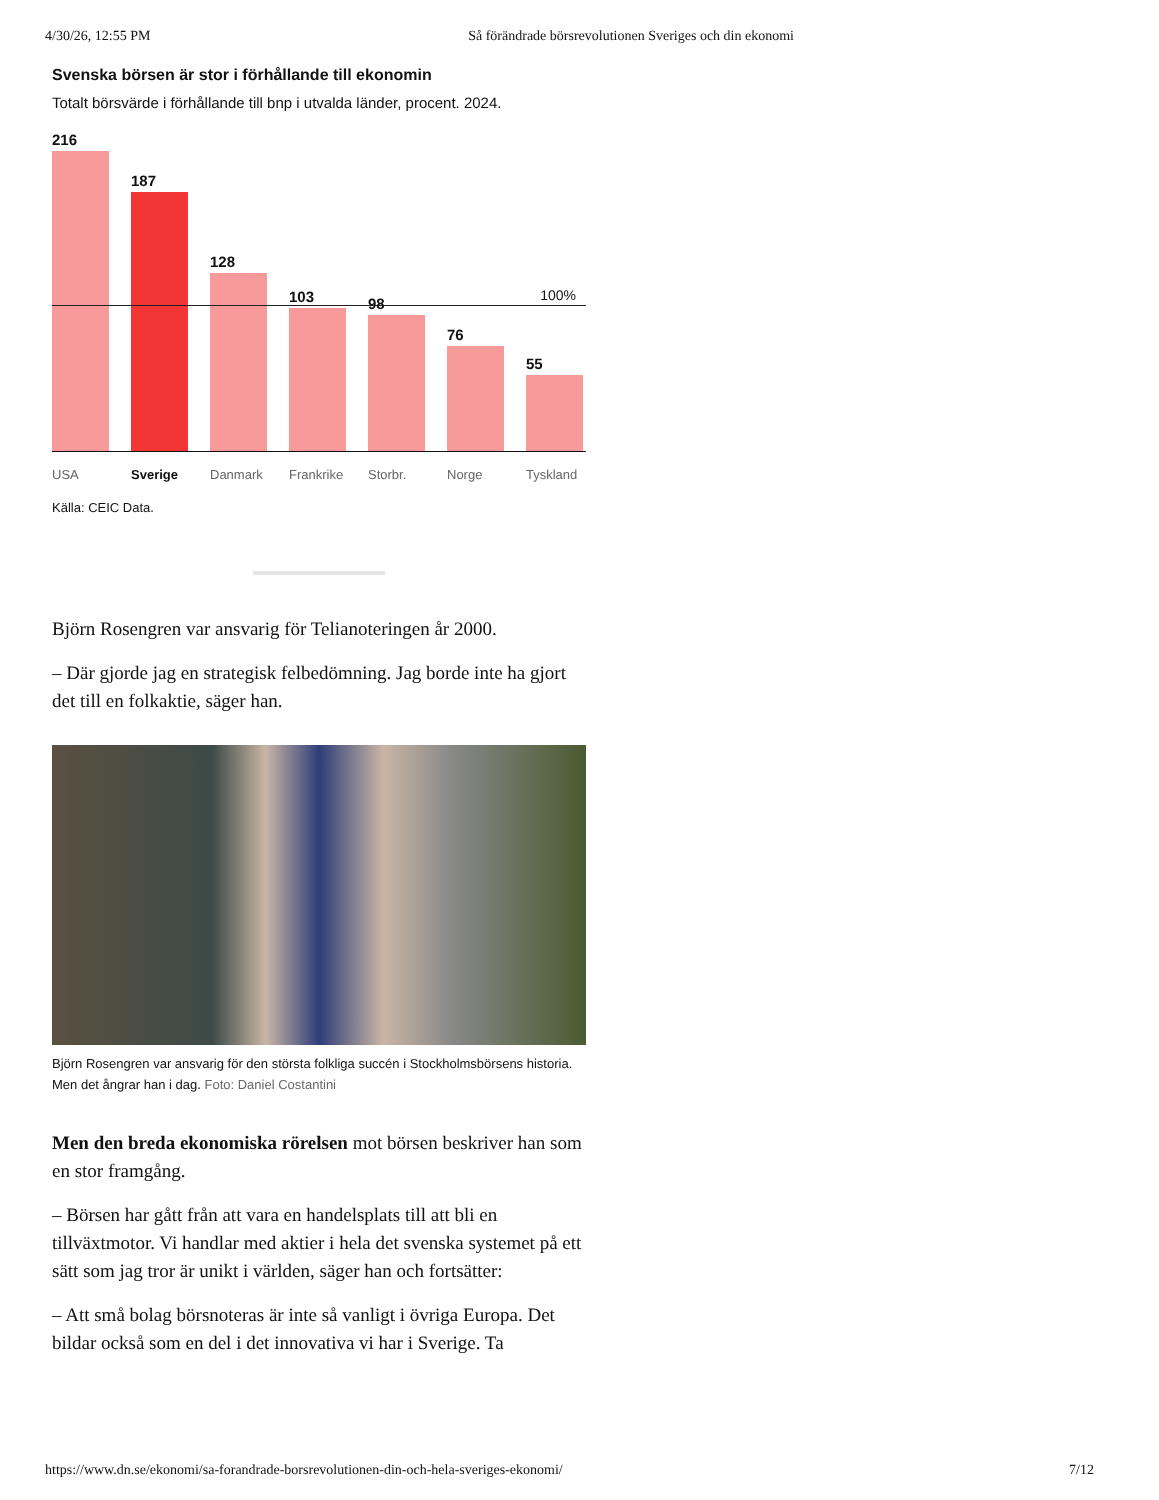4/30/26, 12:55 PM Så förändrade börsrevolutionen Sveriges och din ekonomi
Svenska börsen är stor i förhållande till ekonomin
Totalt börsvärde i förhållande till bnp i utvalda länder, procent. 2024.
216
187
128
103
98
76
55
100%
USA Sverige Danmark Frankrike Storbr. Norge Tyskland
Källa: CEIC Data.
Björn Rosengren var ansvarig för Telianoteringen år 2000.
– Där gjorde jag en strategisk felbedömning. Jag borde inte ha gjort det till en folkaktie, säger han.
Björn Rosengren var ansvarig för den största folkliga succén i Stockholmsbörsens historia. Men det ångrar han i dag. Foto: Daniel Costantini
Men den breda ekonomiska rörelsen mot börsen beskriver han som en stor framgång.
– Börsen har gått från att vara en handelsplats till att bli en tillväxtmotor. Vi handlar med aktier i hela det svenska systemet på ett sätt som jag tror är unikt i världen, säger han och fortsätter:
– Att små bolag börsnoteras är inte så vanligt i övriga Europa. Det bildar också som en del i det innovativa vi har i Sverige. Ta
https://www.dn.se/ekonomi/sa-forandrade-borsrevolutionen-din-och-hela-sveriges-ekonomi/ 7/12